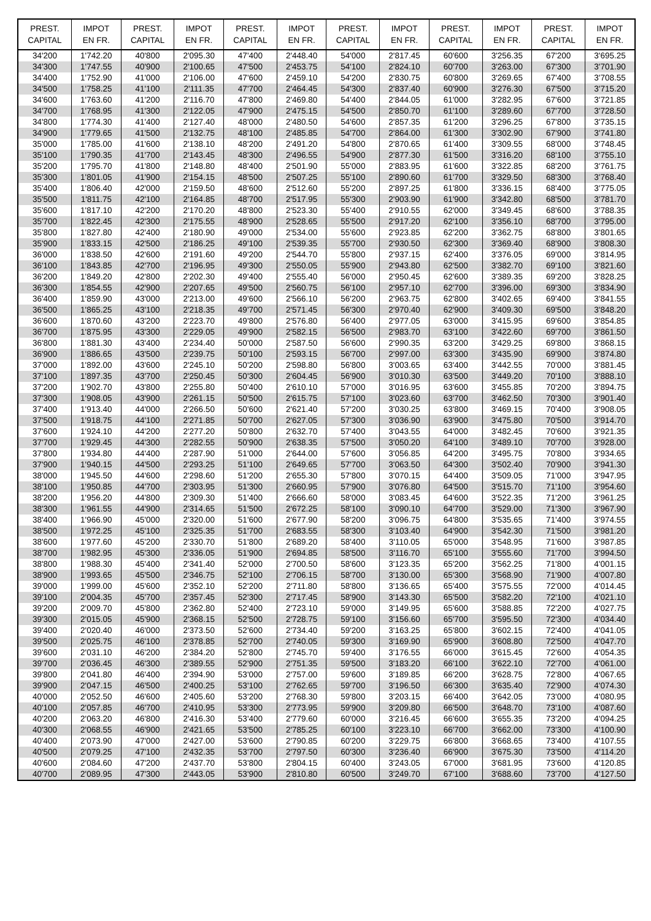| PREST. CAPITAL | IMPOT EN FR. | PREST. CAPITAL | IMPOT EN FR. | PREST. CAPITAL | IMPOT EN FR. | PREST. CAPITAL | IMPOT EN FR. | PREST. CAPITAL | IMPOT EN FR. | PREST. CAPITAL | IMPOT EN FR. |
| --- | --- | --- | --- | --- | --- | --- | --- | --- | --- | --- | --- |
| 34'200 | 1'742.20 | 40'800 | 2'095.30 | 47'400 | 2'448.40 | 54'000 | 2'817.45 | 60'600 | 3'256.35 | 67'200 | 3'695.25 |
| 34'300 | 1'747.55 | 40'900 | 2'100.65 | 47'500 | 2'453.75 | 54'100 | 2'824.10 | 60'700 | 3'263.00 | 67'300 | 3'701.90 |
| 34'400 | 1'752.90 | 41'000 | 2'106.00 | 47'600 | 2'459.10 | 54'200 | 2'830.75 | 60'800 | 3'269.65 | 67'400 | 3'708.55 |
| 34'500 | 1'758.25 | 41'100 | 2'111.35 | 47'700 | 2'464.45 | 54'300 | 2'837.40 | 60'900 | 3'276.30 | 67'500 | 3'715.20 |
| 34'600 | 1'763.60 | 41'200 | 2'116.70 | 47'800 | 2'469.80 | 54'400 | 2'844.05 | 61'000 | 3'282.95 | 67'600 | 3'721.85 |
| 34'700 | 1'768.95 | 41'300 | 2'122.05 | 47'900 | 2'475.15 | 54'500 | 2'850.70 | 61'100 | 3'289.60 | 67'700 | 3'728.50 |
| 34'800 | 1'774.30 | 41'400 | 2'127.40 | 48'000 | 2'480.50 | 54'600 | 2'857.35 | 61'200 | 3'296.25 | 67'800 | 3'735.15 |
| 34'900 | 1'779.65 | 41'500 | 2'132.75 | 48'100 | 2'485.85 | 54'700 | 2'864.00 | 61'300 | 3'302.90 | 67'900 | 3'741.80 |
| 35'000 | 1'785.00 | 41'600 | 2'138.10 | 48'200 | 2'491.20 | 54'800 | 2'870.65 | 61'400 | 3'309.55 | 68'000 | 3'748.45 |
| 35'100 | 1'790.35 | 41'700 | 2'143.45 | 48'300 | 2'496.55 | 54'900 | 2'877.30 | 61'500 | 3'316.20 | 68'100 | 3'755.10 |
| 35'200 | 1'795.70 | 41'800 | 2'148.80 | 48'400 | 2'501.90 | 55'000 | 2'883.95 | 61'600 | 3'322.85 | 68'200 | 3'761.75 |
| 35'300 | 1'801.05 | 41'900 | 2'154.15 | 48'500 | 2'507.25 | 55'100 | 2'890.60 | 61'700 | 3'329.50 | 68'300 | 3'768.40 |
| 35'400 | 1'806.40 | 42'000 | 2'159.50 | 48'600 | 2'512.60 | 55'200 | 2'897.25 | 61'800 | 3'336.15 | 68'400 | 3'775.05 |
| 35'500 | 1'811.75 | 42'100 | 2'164.85 | 48'700 | 2'517.95 | 55'300 | 2'903.90 | 61'900 | 3'342.80 | 68'500 | 3'781.70 |
| 35'600 | 1'817.10 | 42'200 | 2'170.20 | 48'800 | 2'523.30 | 55'400 | 2'910.55 | 62'000 | 3'349.45 | 68'600 | 3'788.35 |
| 35'700 | 1'822.45 | 42'300 | 2'175.55 | 48'900 | 2'528.65 | 55'500 | 2'917.20 | 62'100 | 3'356.10 | 68'700 | 3'795.00 |
| 35'800 | 1'827.80 | 42'400 | 2'180.90 | 49'000 | 2'534.00 | 55'600 | 2'923.85 | 62'200 | 3'362.75 | 68'800 | 3'801.65 |
| 35'900 | 1'833.15 | 42'500 | 2'186.25 | 49'100 | 2'539.35 | 55'700 | 2'930.50 | 62'300 | 3'369.40 | 68'900 | 3'808.30 |
| 36'000 | 1'838.50 | 42'600 | 2'191.60 | 49'200 | 2'544.70 | 55'800 | 2'937.15 | 62'400 | 3'376.05 | 69'000 | 3'814.95 |
| 36'100 | 1'843.85 | 42'700 | 2'196.95 | 49'300 | 2'550.05 | 55'900 | 2'943.80 | 62'500 | 3'382.70 | 69'100 | 3'821.60 |
| 36'200 | 1'849.20 | 42'800 | 2'202.30 | 49'400 | 2'555.40 | 56'000 | 2'950.45 | 62'600 | 3'389.35 | 69'200 | 3'828.25 |
| 36'300 | 1'854.55 | 42'900 | 2'207.65 | 49'500 | 2'560.75 | 56'100 | 2'957.10 | 62'700 | 3'396.00 | 69'300 | 3'834.90 |
| 36'400 | 1'859.90 | 43'000 | 2'213.00 | 49'600 | 2'566.10 | 56'200 | 2'963.75 | 62'800 | 3'402.65 | 69'400 | 3'841.55 |
| 36'500 | 1'865.25 | 43'100 | 2'218.35 | 49'700 | 2'571.45 | 56'300 | 2'970.40 | 62'900 | 3'409.30 | 69'500 | 3'848.20 |
| 36'600 | 1'870.60 | 43'200 | 2'223.70 | 49'800 | 2'576.80 | 56'400 | 2'977.05 | 63'000 | 3'415.95 | 69'600 | 3'854.85 |
| 36'700 | 1'875.95 | 43'300 | 2'229.05 | 49'900 | 2'582.15 | 56'500 | 2'983.70 | 63'100 | 3'422.60 | 69'700 | 3'861.50 |
| 36'800 | 1'881.30 | 43'400 | 2'234.40 | 50'000 | 2'587.50 | 56'600 | 2'990.35 | 63'200 | 3'429.25 | 69'800 | 3'868.15 |
| 36'900 | 1'886.65 | 43'500 | 2'239.75 | 50'100 | 2'593.15 | 56'700 | 2'997.00 | 63'300 | 3'435.90 | 69'900 | 3'874.80 |
| 37'000 | 1'892.00 | 43'600 | 2'245.10 | 50'200 | 2'598.80 | 56'800 | 3'003.65 | 63'400 | 3'442.55 | 70'000 | 3'881.45 |
| 37'100 | 1'897.35 | 43'700 | 2'250.45 | 50'300 | 2'604.45 | 56'900 | 3'010.30 | 63'500 | 3'449.20 | 70'100 | 3'888.10 |
| 37'200 | 1'902.70 | 43'800 | 2'255.80 | 50'400 | 2'610.10 | 57'000 | 3'016.95 | 63'600 | 3'455.85 | 70'200 | 3'894.75 |
| 37'300 | 1'908.05 | 43'900 | 2'261.15 | 50'500 | 2'615.75 | 57'100 | 3'023.60 | 63'700 | 3'462.50 | 70'300 | 3'901.40 |
| 37'400 | 1'913.40 | 44'000 | 2'266.50 | 50'600 | 2'621.40 | 57'200 | 3'030.25 | 63'800 | 3'469.15 | 70'400 | 3'908.05 |
| 37'500 | 1'918.75 | 44'100 | 2'271.85 | 50'700 | 2'627.05 | 57'300 | 3'036.90 | 63'900 | 3'475.80 | 70'500 | 3'914.70 |
| 37'600 | 1'924.10 | 44'200 | 2'277.20 | 50'800 | 2'632.70 | 57'400 | 3'043.55 | 64'000 | 3'482.45 | 70'600 | 3'921.35 |
| 37'700 | 1'929.45 | 44'300 | 2'282.55 | 50'900 | 2'638.35 | 57'500 | 3'050.20 | 64'100 | 3'489.10 | 70'700 | 3'928.00 |
| 37'800 | 1'934.80 | 44'400 | 2'287.90 | 51'000 | 2'644.00 | 57'600 | 3'056.85 | 64'200 | 3'495.75 | 70'800 | 3'934.65 |
| 37'900 | 1'940.15 | 44'500 | 2'293.25 | 51'100 | 2'649.65 | 57'700 | 3'063.50 | 64'300 | 3'502.40 | 70'900 | 3'941.30 |
| 38'000 | 1'945.50 | 44'600 | 2'298.60 | 51'200 | 2'655.30 | 57'800 | 3'070.15 | 64'400 | 3'509.05 | 71'000 | 3'947.95 |
| 38'100 | 1'950.85 | 44'700 | 2'303.95 | 51'300 | 2'660.95 | 57'900 | 3'076.80 | 64'500 | 3'515.70 | 71'100 | 3'954.60 |
| 38'200 | 1'956.20 | 44'800 | 2'309.30 | 51'400 | 2'666.60 | 58'000 | 3'083.45 | 64'600 | 3'522.35 | 71'200 | 3'961.25 |
| 38'300 | 1'961.55 | 44'900 | 2'314.65 | 51'500 | 2'672.25 | 58'100 | 3'090.10 | 64'700 | 3'529.00 | 71'300 | 3'967.90 |
| 38'400 | 1'966.90 | 45'000 | 2'320.00 | 51'600 | 2'677.90 | 58'200 | 3'096.75 | 64'800 | 3'535.65 | 71'400 | 3'974.55 |
| 38'500 | 1'972.25 | 45'100 | 2'325.35 | 51'700 | 2'683.55 | 58'300 | 3'103.40 | 64'900 | 3'542.30 | 71'500 | 3'981.20 |
| 38'600 | 1'977.60 | 45'200 | 2'330.70 | 51'800 | 2'689.20 | 58'400 | 3'110.05 | 65'000 | 3'548.95 | 71'600 | 3'987.85 |
| 38'700 | 1'982.95 | 45'300 | 2'336.05 | 51'900 | 2'694.85 | 58'500 | 3'116.70 | 65'100 | 3'555.60 | 71'700 | 3'994.50 |
| 38'800 | 1'988.30 | 45'400 | 2'341.40 | 52'000 | 2'700.50 | 58'600 | 3'123.35 | 65'200 | 3'562.25 | 71'800 | 4'001.15 |
| 38'900 | 1'993.65 | 45'500 | 2'346.75 | 52'100 | 2'706.15 | 58'700 | 3'130.00 | 65'300 | 3'568.90 | 71'900 | 4'007.80 |
| 39'000 | 1'999.00 | 45'600 | 2'352.10 | 52'200 | 2'711.80 | 58'800 | 3'136.65 | 65'400 | 3'575.55 | 72'000 | 4'014.45 |
| 39'100 | 2'004.35 | 45'700 | 2'357.45 | 52'300 | 2'717.45 | 58'900 | 3'143.30 | 65'500 | 3'582.20 | 72'100 | 4'021.10 |
| 39'200 | 2'009.70 | 45'800 | 2'362.80 | 52'400 | 2'723.10 | 59'000 | 3'149.95 | 65'600 | 3'588.85 | 72'200 | 4'027.75 |
| 39'300 | 2'015.05 | 45'900 | 2'368.15 | 52'500 | 2'728.75 | 59'100 | 3'156.60 | 65'700 | 3'595.50 | 72'300 | 4'034.40 |
| 39'400 | 2'020.40 | 46'000 | 2'373.50 | 52'600 | 2'734.40 | 59'200 | 3'163.25 | 65'800 | 3'602.15 | 72'400 | 4'041.05 |
| 39'500 | 2'025.75 | 46'100 | 2'378.85 | 52'700 | 2'740.05 | 59'300 | 3'169.90 | 65'900 | 3'608.80 | 72'500 | 4'047.70 |
| 39'600 | 2'031.10 | 46'200 | 2'384.20 | 52'800 | 2'745.70 | 59'400 | 3'176.55 | 66'000 | 3'615.45 | 72'600 | 4'054.35 |
| 39'700 | 2'036.45 | 46'300 | 2'389.55 | 52'900 | 2'751.35 | 59'500 | 3'183.20 | 66'100 | 3'622.10 | 72'700 | 4'061.00 |
| 39'800 | 2'041.80 | 46'400 | 2'394.90 | 53'000 | 2'757.00 | 59'600 | 3'189.85 | 66'200 | 3'628.75 | 72'800 | 4'067.65 |
| 39'900 | 2'047.15 | 46'500 | 2'400.25 | 53'100 | 2'762.65 | 59'700 | 3'196.50 | 66'300 | 3'635.40 | 72'900 | 4'074.30 |
| 40'000 | 2'052.50 | 46'600 | 2'405.60 | 53'200 | 2'768.30 | 59'800 | 3'203.15 | 66'400 | 3'642.05 | 73'000 | 4'080.95 |
| 40'100 | 2'057.85 | 46'700 | 2'410.95 | 53'300 | 2'773.95 | 59'900 | 3'209.80 | 66'500 | 3'648.70 | 73'100 | 4'087.60 |
| 40'200 | 2'063.20 | 46'800 | 2'416.30 | 53'400 | 2'779.60 | 60'000 | 3'216.45 | 66'600 | 3'655.35 | 73'200 | 4'094.25 |
| 40'300 | 2'068.55 | 46'900 | 2'421.65 | 53'500 | 2'785.25 | 60'100 | 3'223.10 | 66'700 | 3'662.00 | 73'300 | 4'100.90 |
| 40'400 | 2'073.90 | 47'000 | 2'427.00 | 53'600 | 2'790.85 | 60'200 | 3'229.75 | 66'800 | 3'668.65 | 73'400 | 4'107.55 |
| 40'500 | 2'079.25 | 47'100 | 2'432.35 | 53'700 | 2'797.50 | 60'300 | 3'236.40 | 66'900 | 3'675.30 | 73'500 | 4'114.20 |
| 40'600 | 2'084.60 | 47'200 | 2'437.70 | 53'800 | 2'804.15 | 60'400 | 3'243.05 | 67'000 | 3'681.95 | 73'600 | 4'120.85 |
| 40'700 | 2'089.95 | 47'300 | 2'443.05 | 53'900 | 2'810.80 | 60'500 | 3'249.70 | 67'100 | 3'688.60 | 73'700 | 4'127.50 |